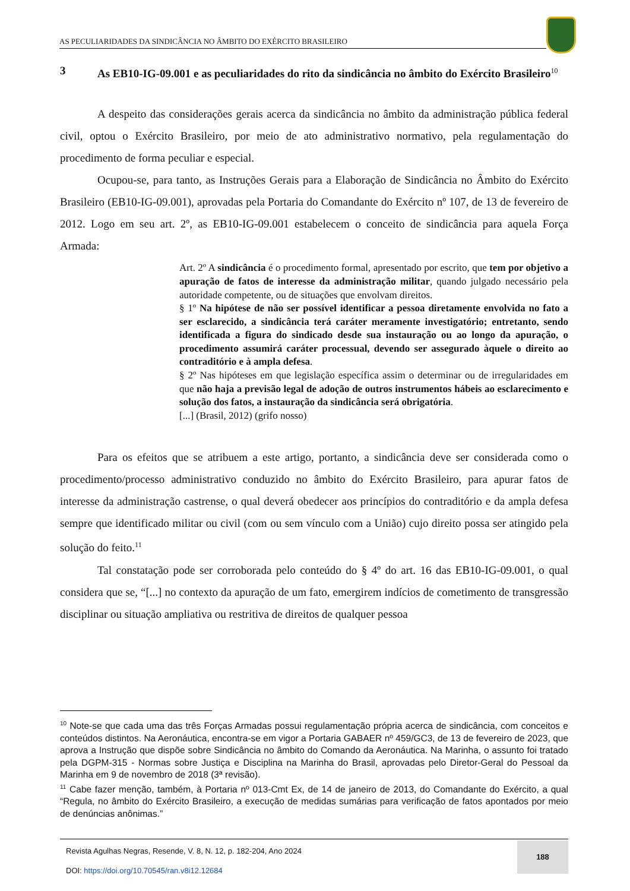AS PECULIARIDADES DA SINDICÂNCIA NO ÂMBITO DO EXÉRCITO BRASILEIRO
3 As EB10-IG-09.001 e as peculiaridades do rito da sindicância no âmbito do Exército Brasileiro<sup>10</sup>
A despeito das considerações gerais acerca da sindicância no âmbito da administração pública federal civil, optou o Exército Brasileiro, por meio de ato administrativo normativo, pela regulamentação do procedimento de forma peculiar e especial.
Ocupou-se, para tanto, as Instruções Gerais para a Elaboração de Sindicância no Âmbito do Exército Brasileiro (EB10-IG-09.001), aprovadas pela Portaria do Comandante do Exército nº 107, de 13 de fevereiro de 2012. Logo em seu art. 2º, as EB10-IG-09.001 estabelecem o conceito de sindicância para aquela Força Armada:
Art. 2º A sindicância é o procedimento formal, apresentado por escrito, que tem por objetivo a apuração de fatos de interesse da administração militar, quando julgado necessário pela autoridade competente, ou de situações que envolvam direitos.
§ 1º Na hipótese de não ser possível identificar a pessoa diretamente envolvida no fato a ser esclarecido, a sindicância terá caráter meramente investigatório; entretanto, sendo identificada a figura do sindicado desde sua instauração ou ao longo da apuração, o procedimento assumirá caráter processual, devendo ser assegurado àquele o direito ao contraditório e à ampla defesa.
§ 2º Nas hipóteses em que legislação específica assim o determinar ou de irregularidades em que não haja a previsão legal de adoção de outros instrumentos hábeis ao esclarecimento e solução dos fatos, a instauração da sindicância será obrigatória.
[...] (Brasil, 2012) (grifo nosso)
Para os efeitos que se atribuem a este artigo, portanto, a sindicância deve ser considerada como o procedimento/processo administrativo conduzido no âmbito do Exército Brasileiro, para apurar fatos de interesse da administração castrense, o qual deverá obedecer aos princípios do contraditório e da ampla defesa sempre que identificado militar ou civil (com ou sem vínculo com a União) cujo direito possa ser atingido pela solução do feito.<sup>11</sup>
Tal constatação pode ser corroborada pelo conteúdo do § 4º do art. 16 das EB10-IG-09.001, o qual considera que se, “[...] no contexto da apuração de um fato, emergirem indícios de cometimento de transgressão disciplinar ou situação ampliativa ou restritiva de direitos de qualquer pessoa
<sup>10</sup> Note-se que cada uma das três Forças Armadas possui regulamentação própria acerca de sindicância, com conceitos e conteúdos distintos. Na Aeronáutica, encontra-se em vigor a Portaria GABAER nº 459/GC3, de 13 de fevereiro de 2023, que aprova a Instrução que dispõe sobre Sindicância no âmbito do Comando da Aeronáutica. Na Marinha, o assunto foi tratado pela DGPM-315 - Normas sobre Justiça e Disciplina na Marinha do Brasil, aprovadas pelo Diretor-Geral do Pessoal da Marinha em 9 de novembro de 2018 (3ª revisão).
<sup>11</sup> Cabe fazer menção, também, à Portaria nº 013-Cmt Ex, de 14 de janeiro de 2013, do Comandante do Exército, a qual “Regula, no âmbito do Exército Brasileiro, a execução de medidas sumárias para verificação de fatos apontados por meio de denúncias anônimas.”
Revista Agulhas Negras, Resende, V. 8, N. 12, p. 182-204, Ano 2024
DOI: https://doi.org/10.70545/ran.v8i12.12684
188